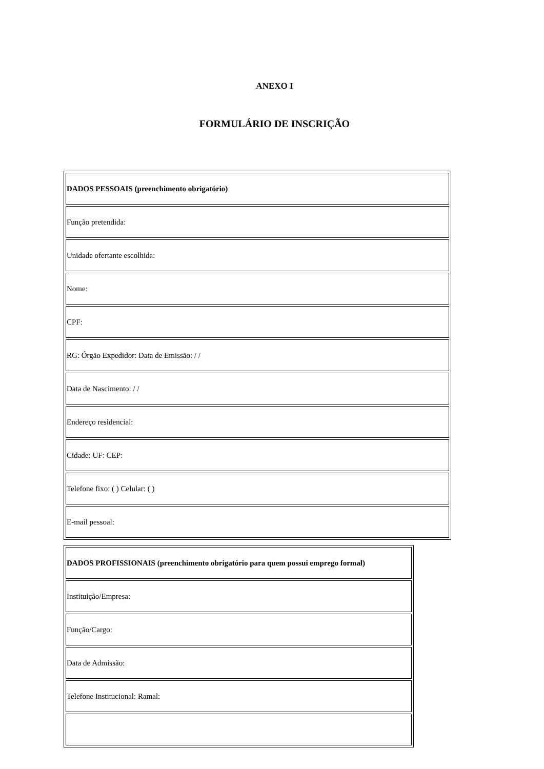ANEXO I
FORMULÁRIO DE INSCRIÇÃO
| DADOS PESSOAIS (preenchimento obrigatório) |
| Função pretendida: |
| Unidade ofertante escolhida: |
| Nome: |
| CPF: |
| RG: Órgão Expedidor: Data de Emissão: / / |
| Data de Nascimento: / / |
| Endereço residencial: |
| Cidade: UF: CEP: |
| Telefone fixo: ( ) Celular: ( ) |
| E-mail pessoal: |
| DADOS PROFISSIONAIS (preenchimento obrigatório para quem possui emprego formal) |
| Instituição/Empresa: |
| Função/Cargo: |
| Data de Admissão: |
| Telefone Institucional: Ramal: |